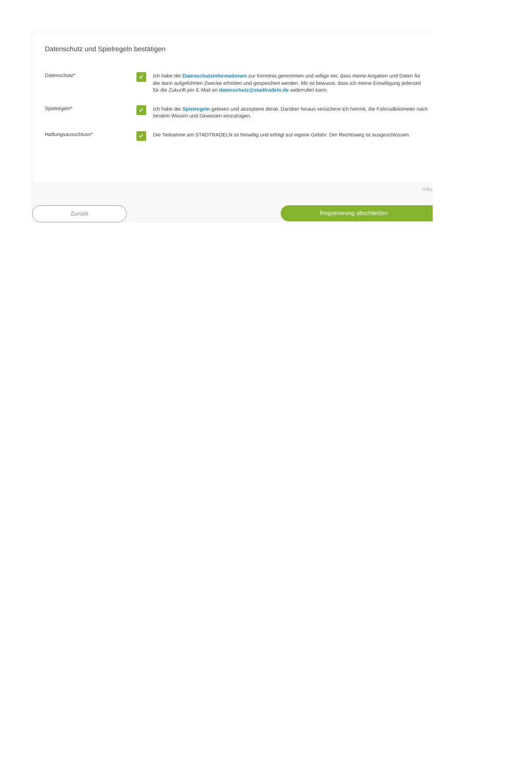Datenschutz und Spielregeln bestätigen
Datenschutz*
✔
Ich habe die Datenschutzinformationen zur Kenntnis genommen und willige ein, dass meine Angaben und Daten für die darin aufgeführten Zwecke erhoben und gespeichert werden. Mir ist bewusst, dass ich meine Einwilligung jederzeit für die Zukunft per E-Mail an datenschutz@stadtradeln.de widerrufen kann.
Spielregeln*
✔
Ich habe die Spielregeln gelesen und akzeptiere diese. Darüber hinaus versichere ich hiermit, die Fahrradkilometer nach bestem Wissen und Gewissen einzutragen.
Haftungsausschluss*
✔
Die Teilnahme am STADTRADELN ist freiwillig und erfolgt auf eigene Gefahr. Der Rechtsweg ist ausgeschlossen.
*Pflic
Zurück Registrierung abschließen